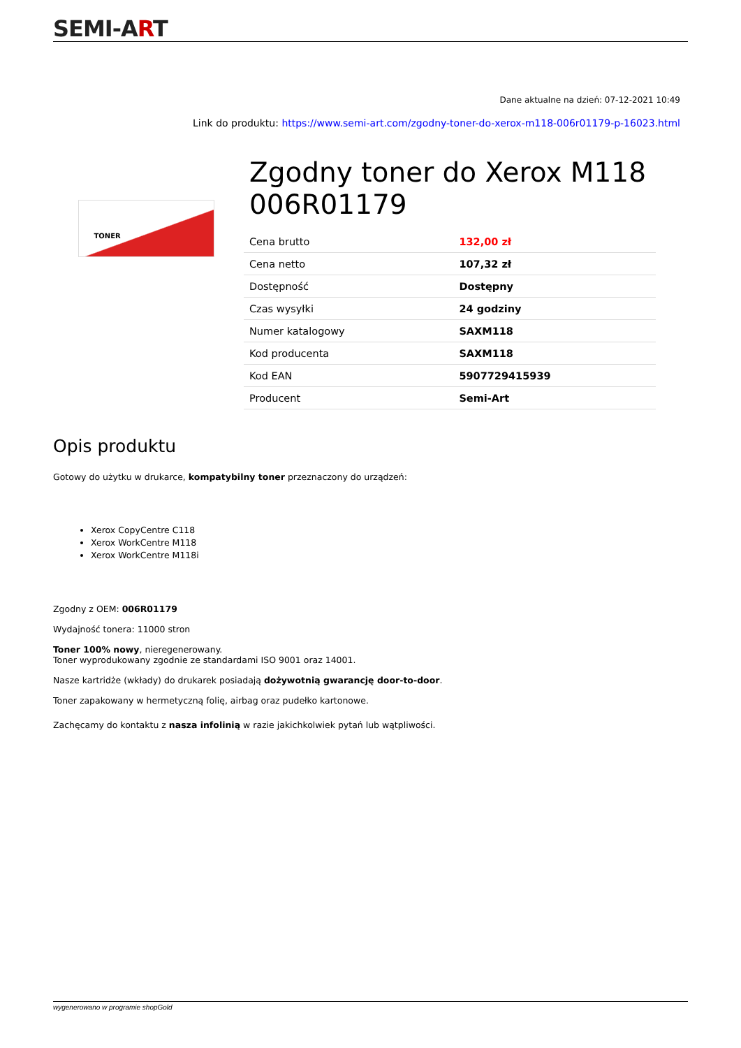SEMI-ART
Dane aktualne na dzień: 07-12-2021 10:49
Link do produktu: https://www.semi-art.com/zgodny-toner-do-xerox-m118-006r01179-p-16023.html
TONER
Zgodny toner do Xerox M118 006R01179
| Cena brutto | 132,00 zł |
| Cena netto | 107,32 zł |
| Dostępność | Dostępny |
| Czas wysyłki | 24 godziny |
| Numer katalogowy | SAXM118 |
| Kod producenta | SAXM118 |
| Kod EAN | 5907729415939 |
| Producent | Semi-Art |
Opis produktu
Gotowy do użytku w drukarce, kompatybilny toner przeznaczony do urządzeń:
Xerox CopyCentre C118
Xerox WorkCentre M118
Xerox WorkCentre M118i
Zgodny z OEM: 006R01179
Wydajność tonera: 11000 stron
Toner 100% nowy, nieregenerowany.
Toner wyprodukowany zgodnie ze standardami ISO 9001 oraz 14001.
Nasze kartridże (wkłady) do drukarek posiadają dożywotnią gwarancję door-to-door.
Toner zapakowany w hermetyczną folię, airbag oraz pudełko kartonowe.
Zachęcamy do kontaktu z nasza infolinią w razie jakichkolwiek pytań lub wątpliwości.
wygenerowano w programie shopGold